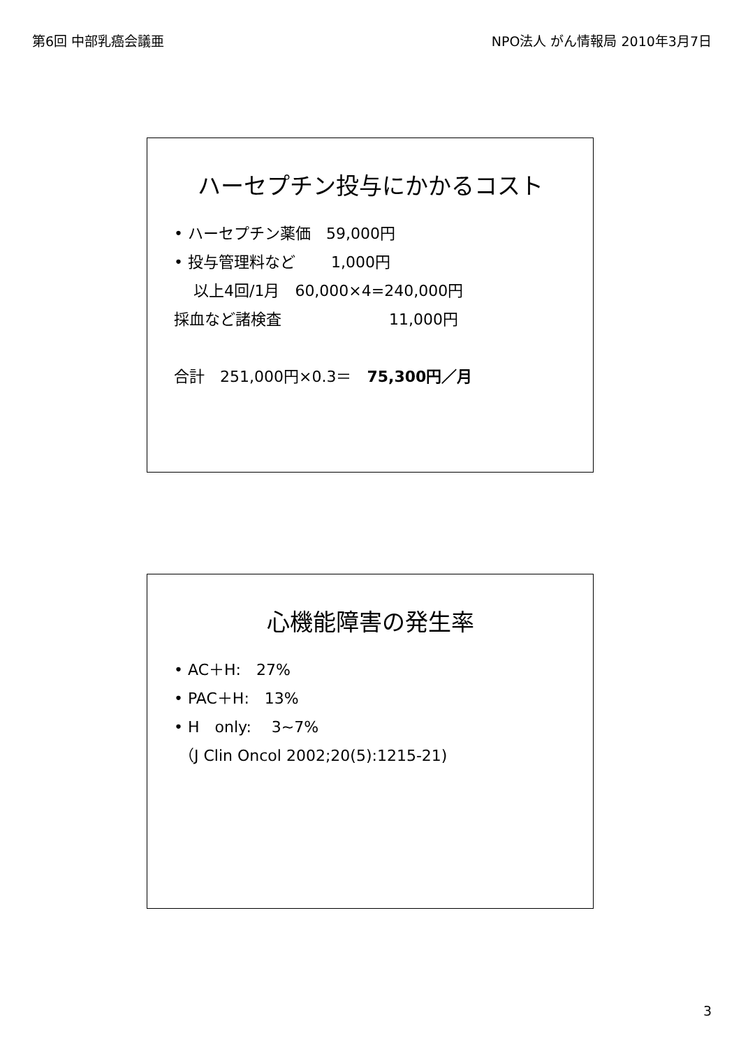第6回 中部乳癌会議亜 NPO法人 がん情報局 2010年3月7日
ハーセプチン投与にかかるコスト
• ハーセプチン薬価　59,000円
• 投与管理料など　　 1,000円
以上4回/1月　60,000×4=240,000円
採血など諸検査　　　　　　　11,000円
合計　251,000円×0.3＝　75,300円／月
心機能障害の発生率
• AC＋H:　27%
• PAC＋H:　13%
• H　only:　 3~7%
（J Clin Oncol 2002;20(5):1215-21)
3